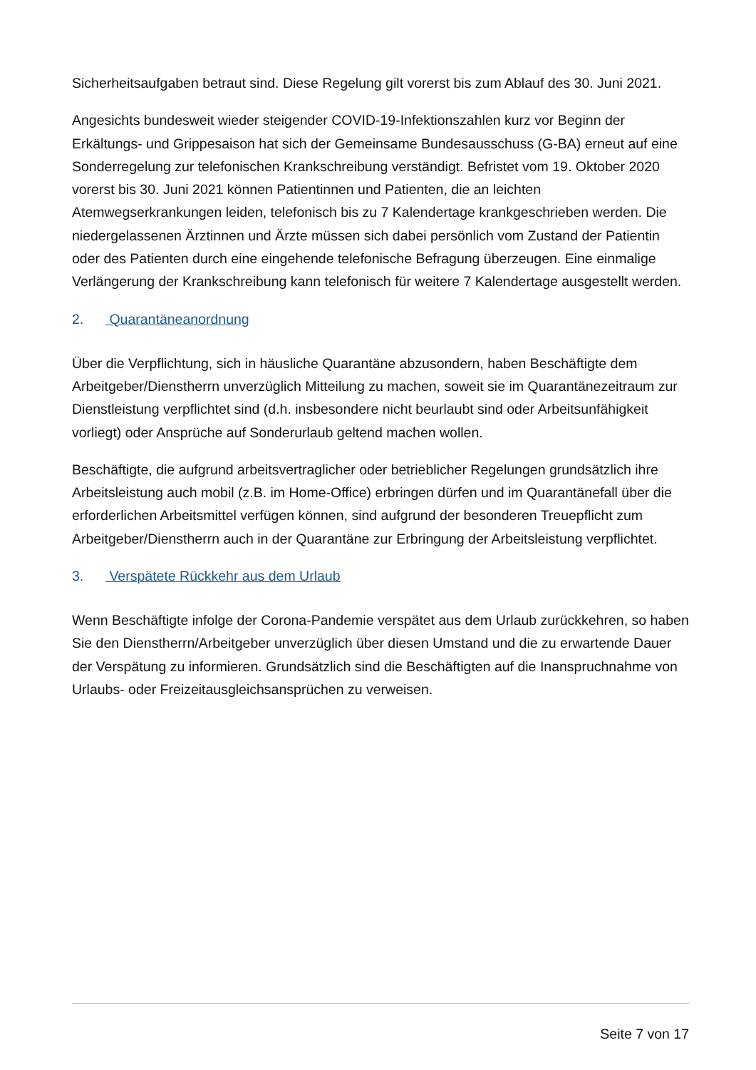Sicherheitsaufgaben betraut sind. Diese Regelung gilt vorerst bis zum Ablauf des 30. Juni 2021.
Angesichts bundesweit wieder steigender COVID-19-Infektionszahlen kurz vor Beginn der Erkältungs- und Grippesaison hat sich der Gemeinsame Bundesausschuss (G-BA) erneut auf eine Sonderregelung zur telefonischen Krankschreibung verständigt. Befristet vom 19. Oktober 2020 vorerst bis 30. Juni 2021 können Patientinnen und Patienten, die an leichten Atemwegserkrankungen leiden, telefonisch bis zu 7 Kalendertage krankgeschrieben werden. Die niedergelassenen Ärztinnen und Ärzte müssen sich dabei persönlich vom Zustand der Patientin oder des Patienten durch eine eingehende telefonische Befragung überzeugen. Eine einmalige Verlängerung der Krankschreibung kann telefonisch für weitere 7 Kalendertage ausgestellt werden.
2. Quarantäneanordnung
Über die Verpflichtung, sich in häusliche Quarantäne abzusondern, haben Beschäftigte dem Arbeitgeber/Dienstherrn unverzüglich Mitteilung zu machen, soweit sie im Quarantänezeitraum zur Dienstleistung verpflichtet sind (d.h. insbesondere nicht beurlaubt sind oder Arbeitsunfähigkeit vorliegt) oder Ansprüche auf Sonderurlaub geltend machen wollen.
Beschäftigte, die aufgrund arbeitsvertraglicher oder betrieblicher Regelungen grundsätzlich ihre Arbeitsleistung auch mobil (z.B. im Home-Office) erbringen dürfen und im Quarantänefall über die erforderlichen Arbeitsmittel verfügen können, sind aufgrund der besonderen Treuepflicht zum Arbeitgeber/Dienstherrn auch in der Quarantäne zur Erbringung der Arbeitsleistung verpflichtet.
3. Verspätete Rückkehr aus dem Urlaub
Wenn Beschäftigte infolge der Corona-Pandemie verspätet aus dem Urlaub zurückkehren, so haben Sie den Dienstherrn/Arbeitgeber unverzüglich über diesen Umstand und die zu erwartende Dauer der Verspätung zu informieren. Grundsätzlich sind die Beschäftigten auf die Inanspruchnahme von Urlaubs- oder Freizeitausgleichsansprüchen zu verweisen.
Seite 7 von 17